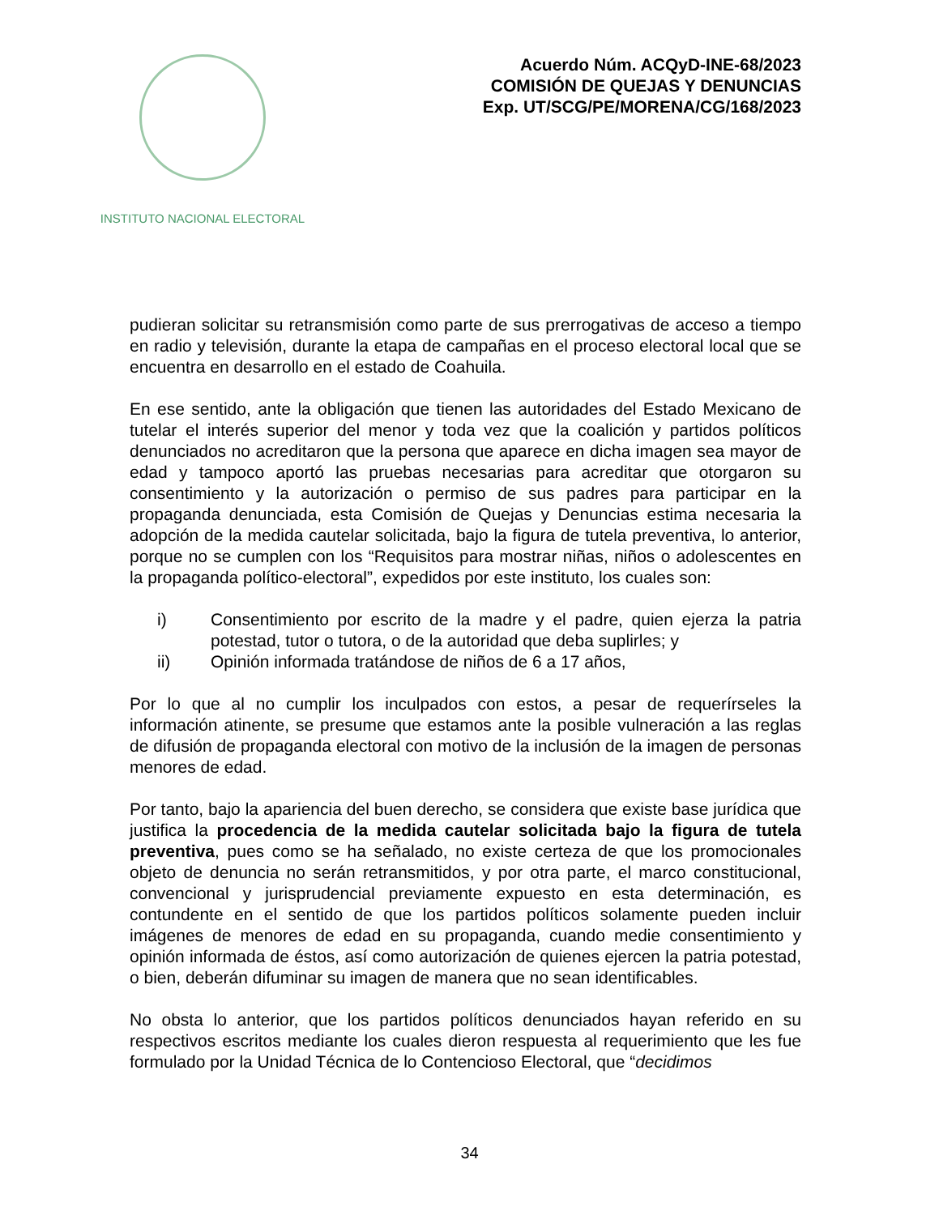INSTITUTO NACIONAL ELECTORAL
Acuerdo Núm. ACQyD-INE-68/2023
COMISIÓN DE QUEJAS Y DENUNCIAS
Exp. UT/SCG/PE/MORENA/CG/168/2023
pudieran solicitar su retransmisión como parte de sus prerrogativas de acceso a tiempo en radio y televisión, durante la etapa de campañas en el proceso electoral local que se encuentra en desarrollo en el estado de Coahuila.
En ese sentido, ante la obligación que tienen las autoridades del Estado Mexicano de tutelar el interés superior del menor y toda vez que la coalición y partidos políticos denunciados no acreditaron que la persona que aparece en dicha imagen sea mayor de edad y tampoco aportó las pruebas necesarias para acreditar que otorgaron su consentimiento y la autorización o permiso de sus padres para participar en la propaganda denunciada, esta Comisión de Quejas y Denuncias estima necesaria la adopción de la medida cautelar solicitada, bajo la figura de tutela preventiva, lo anterior, porque no se cumplen con los “Requisitos para mostrar niñas, niños o adolescentes en la propaganda político-electoral”, expedidos por este instituto, los cuales son:
i) Consentimiento por escrito de la madre y el padre, quien ejerza la patria potestad, tutor o tutora, o de la autoridad que deba suplirles; y
ii) Opinión informada tratándose de niños de 6 a 17 años,
Por lo que al no cumplir los inculpados con estos, a pesar de requerírseles la información atinente, se presume que estamos ante la posible vulneración a las reglas de difusión de propaganda electoral con motivo de la inclusión de la imagen de personas menores de edad.
Por tanto, bajo la apariencia del buen derecho, se considera que existe base jurídica que justifica la procedencia de la medida cautelar solicitada bajo la figura de tutela preventiva, pues como se ha señalado, no existe certeza de que los promocionales objeto de denuncia no serán retransmitidos, y por otra parte, el marco constitucional, convencional y jurisprudencial previamente expuesto en esta determinación, es contundente en el sentido de que los partidos políticos solamente pueden incluir imágenes de menores de edad en su propaganda, cuando medie consentimiento y opinión informada de éstos, así como autorización de quienes ejercen la patria potestad, o bien, deberán difuminar su imagen de manera que no sean identificables.
No obsta lo anterior, que los partidos políticos denunciados hayan referido en su respectivos escritos mediante los cuales dieron respuesta al requerimiento que les fue formulado por la Unidad Técnica de lo Contencioso Electoral, que “decidimos
34